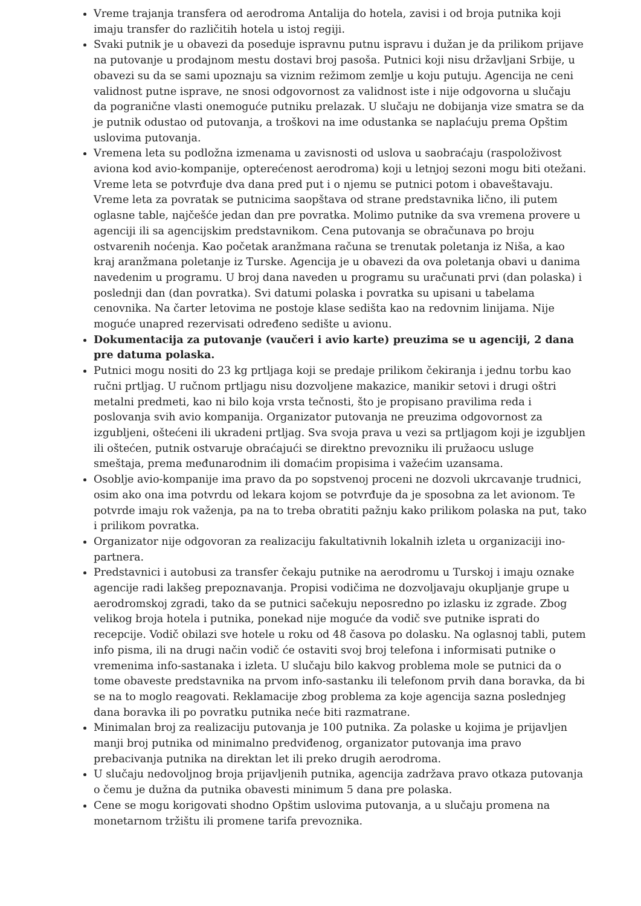Vreme trajanja transfera od aerodroma Antalija do hotela, zavisi i od broja putnika koji imaju transfer do različitih hotela u istoj regiji.
Svaki putnik je u obavezi da poseduje ispravnu putnu ispravu i dužan je da prilikom prijave na putovanje u prodajnom mestu dostavi broj pasoša. Putnici koji nisu državljani Srbije, u obavezi su da se sami upoznaju sa viznim režimom zemlje u koju putuju. Agencija ne ceni validnost putne isprave, ne snosi odgovornost za validnost iste i nije odgovorna u slučaju da pogranične vlasti onemoguće putniku prelazak. U slučaju ne dobijanja vize smatra se da je putnik odustao od putovanja, a troškovi na ime odustanka se naplaćuju prema Opštim uslovima putovanja.
Vremena leta su podložna izmenama u zavisnosti od uslova u saobraćaju (raspoloživost aviona kod avio-kompanije, opterećenost aerodroma) koji u letnjoj sezoni mogu biti otežani. Vreme leta se potvrđuje dva dana pred put i o njemu se putnici potom i obaveštavaju. Vreme leta za povratak se putnicima saopštava od strane predstavnika lično, ili putem oglasne table, najčešće jedan dan pre povratka. Molimo putnike da sva vremena provere u agenciji ili sa agencijskim predstavnikom. Cena putovanja se obračunava po broju ostvarenih noćenja. Kao početak aranžmana računa se trenutak poletanja iz Niša, a kao kraj aranžmana poletanje iz Turske. Agencija je u obavezi da ova poletanja obavi u danima navedenim u programu. U broj dana naveden u programu su uračunati prvi (dan polaska) i poslednji dan (dan povratka). Svi datumi polaska i povratka su upisani u tabelama cenovnika. Na čarter letovima ne postoje klase sedišta kao na redovnim linijama. Nije moguće unapred rezervisati određeno sedište u avionu.
Dokumentacija za putovanje (vaučeri i avio karte) preuzima se u agenciji, 2 dana pre datuma polaska.
Putnici mogu nositi do 23 kg prtljaga koji se predaje prilikom čekiranja i jednu torbu kao ručni prtljag. U ručnom prtljagu nisu dozvoljene makazice, manikir setovi i drugi oštri metalni predmeti, kao ni bilo koja vrsta tečnosti, što je propisano pravilima reda i poslovanja svih avio kompanija. Organizator putovanja ne preuzima odgovornost za izgubljeni, oštećeni ili ukradeni prtljag. Sva svoja prava u vezi sa prtljagom koji je izgubljen ili oštećen, putnik ostvaruje obraćajući se direktno prevozniku ili pružaocu usluge smeštaja, prema međunarodnim ili domaćim propisima i važećim uzansama.
Osoblje avio-kompanije ima pravo da po sopstvenoj proceni ne dozvoli ukrcavanje trudnici, osim ako ona ima potvrdu od lekara kojom se potvrđuje da je sposobna za let avionom. Te potvrde imaju rok važenja, pa na to treba obratiti pažnju kako prilikom polaska na put, tako i prilikom povratka.
Organizator nije odgovoran za realizaciju fakultativnih lokalnih izleta u organizaciji ino-partnera.
Predstavnici i autobusi za transfer čekaju putnike na aerodromu u Turskoj i imaju oznake agencije radi lakšeg prepoznavanja. Propisi vodičima ne dozvoljavaju okupljanje grupe u aerodromskoj zgradi, tako da se putnici sačekuju neposredno po izlasku iz zgrade. Zbog velikog broja hotela i putnika, ponekad nije moguće da vodič sve putnike isprati do recepcije. Vodič obilazi sve hotele u roku od 48 časova po dolasku. Na oglasnoj tabli, putem info pisma, ili na drugi način vodič će ostaviti svoj broj telefona i informisati putnike o vremenima info-sastanaka i izleta. U slučaju bilo kakvog problema mole se putnici da o tome obaveste predstavnika na prvom info-sastanku ili telefonom prvih dana boravka, da bi se na to moglo reagovati. Reklamacije zbog problema za koje agencija sazna poslednjeg dana boravka ili po povratku putnika neće biti razmatrane.
Minimalan broj za realizaciju putovanja je 100 putnika. Za polaske u kojima je prijavljen manji broj putnika od minimalno predviđenog, organizator putovanja ima pravo prebacivanja putnika na direktan let ili preko drugih aerodroma.
U slučaju nedovoljnog broja prijavljenih putnika, agencija zadržava pravo otkaza putovanja o čemu je dužna da putnika obavesti minimum 5 dana pre polaska.
Cene se mogu korigovati shodno Opštim uslovima putovanja, a u slučaju promena na monetarnom tržištu ili promene tarifa prevoznika.